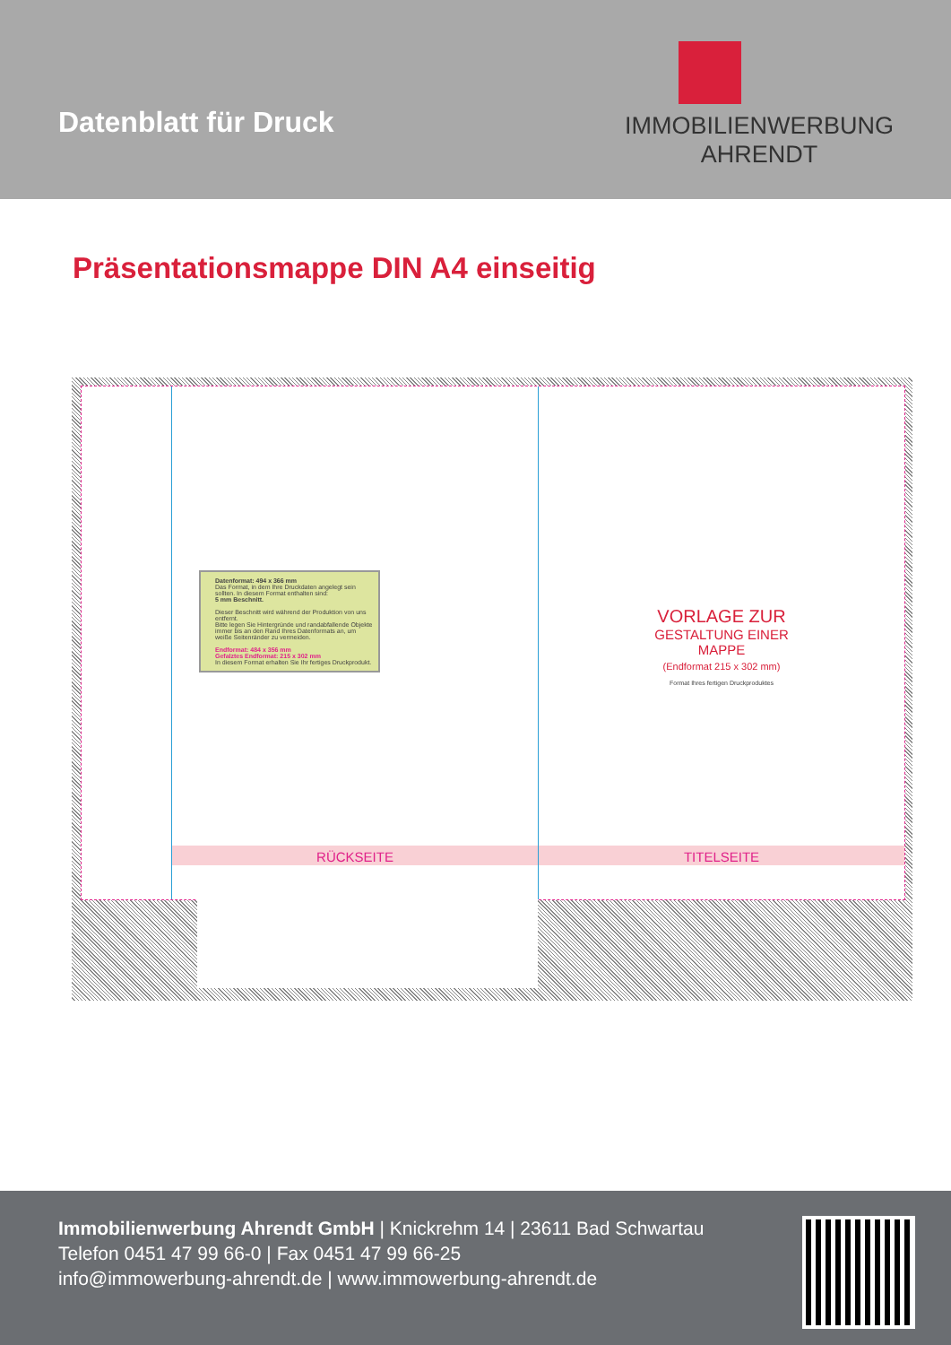Datenblatt für Druck
IMMOBILIENWERBUNG
AHRENDT
Präsentationsmappe DIN A4 einseitig
Datenformat: 494 x 366 mm
Das Format, in dem Ihre Druckdaten angelegt sein sollten. In diesem Format enthalten sind:
5 mm Beschnitt.
Dieser Beschnitt wird während der Produktion von uns entfernt.
Bitte legen Sie Hintergründe und randabfallende Objekte immer bis an den Rand Ihres Datenformats an, um weiße Seitenränder zu vermeiden.
Endformat: 484 x 356 mm
Gefalztes Endformat: 215 x 302 mm
In diesem Format erhalten Sie Ihr fertiges Druckprodukt.
RÜCKSEITE
VORLAGE ZUR
GESTALTUNG EINER
MAPPE
(Endformat 215 x 302 mm)
Format Ihres fertigen Druckproduktes
TITELSEITE
Immobilienwerbung Ahrendt GmbH | Knickrehm 14 | 23611 Bad Schwartau
Telefon 0451 47 99 66-0 | Fax 0451 47 99 66-25
info@immowerbung-ahrendt.de | www.immowerbung-ahrendt.de